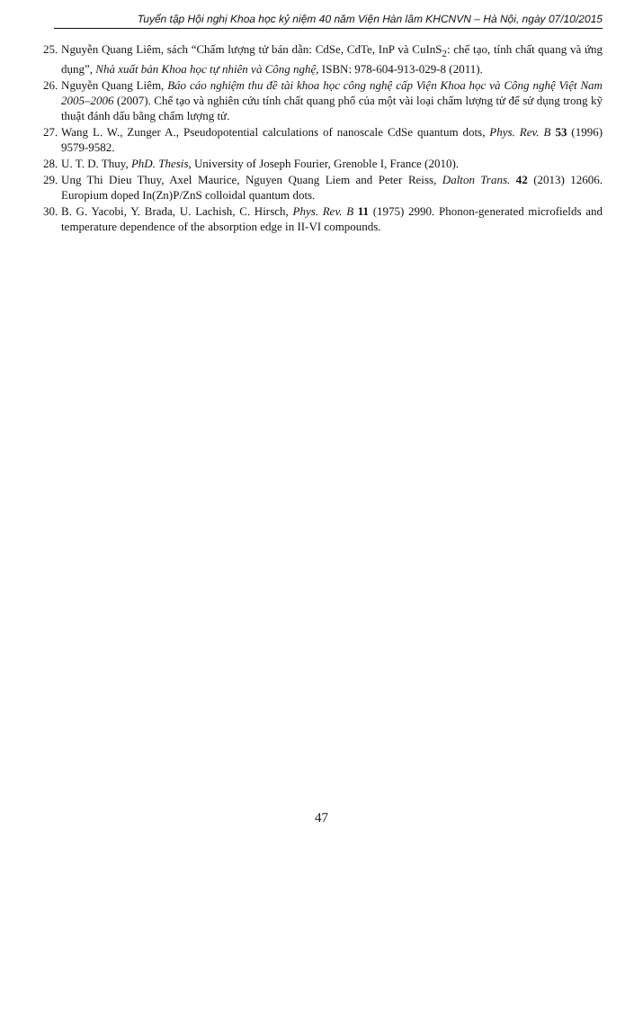Tuyển tập Hội nghị Khoa học kỷ niệm 40 năm Viện Hàn lâm KHCNVN – Hà Nội, ngày 07/10/2015
25. Nguyễn Quang Liêm, sách “Chấm lượng tử bán dẫn: CdSe, CdTe, InP và CuInS<sub>2</sub>: chế tạo, tính chất quang và ứng dụng”, Nhà xuất bản Khoa học tự nhiên và Công nghệ, ISBN: 978-604-913-029-8 (2011).
26. Nguyễn Quang Liêm, Báo cáo nghiệm thu đề tài khoa học công nghệ cấp Viện Khoa học và Công nghệ Việt Nam 2005–2006 (2007). Chế tạo và nghiên cứu tính chất quang phổ của một vài loại chấm lượng tử để sử dụng trong kỹ thuật đánh dấu bằng chấm lượng tử.
27. Wang L. W., Zunger A., Pseudopotential calculations of nanoscale CdSe quantum dots, Phys. Rev. B 53 (1996) 9579-9582.
28. U. T. D. Thuy, PhD. Thesis, University of Joseph Fourier, Grenoble I, France (2010).
29. Ung Thi Dieu Thuy, Axel Maurice, Nguyen Quang Liem and Peter Reiss, Dalton Trans. 42 (2013) 12606. Europium doped In(Zn)P/ZnS colloidal quantum dots.
30. B. G. Yacobi, Y. Brada, U. Lachish, C. Hirsch, Phys. Rev. B 11 (1975) 2990. Phonon-generated microfields and temperature dependence of the absorption edge in II-VI compounds.
47